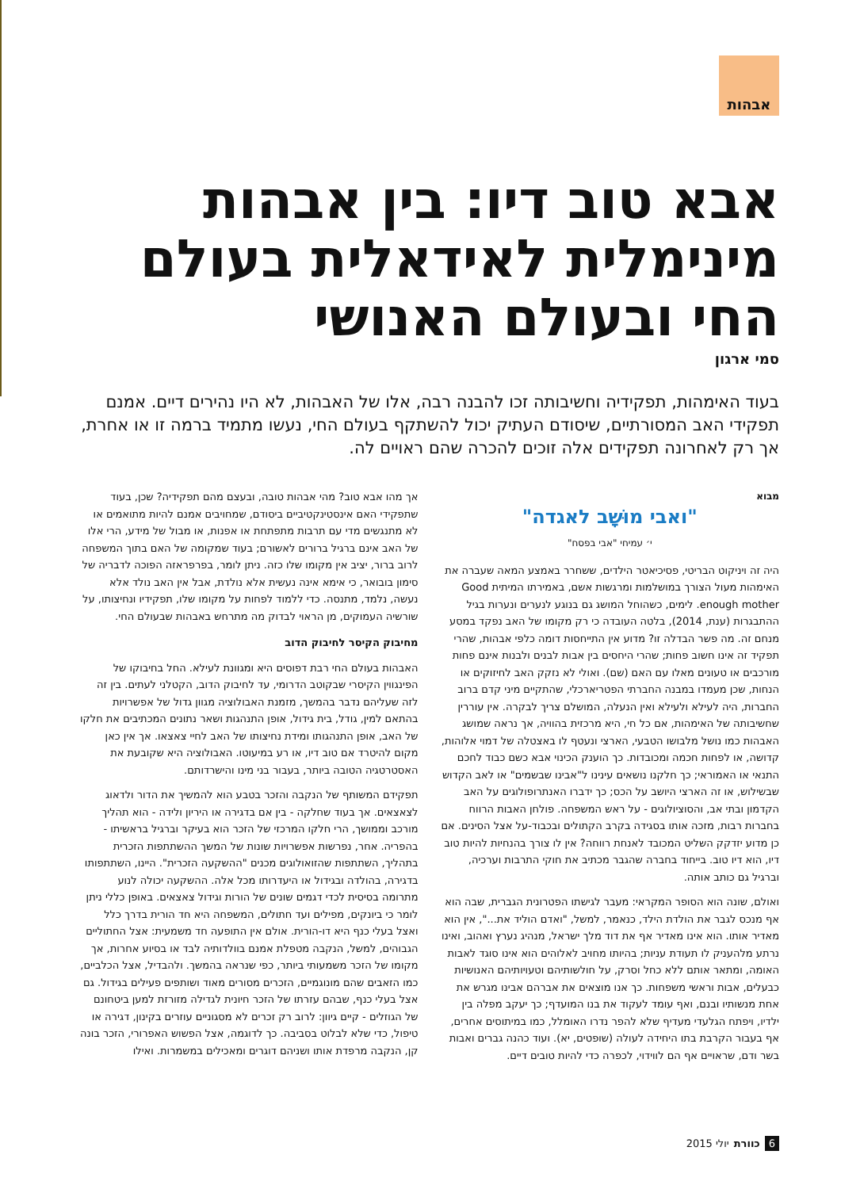אבהות
אבא טוב דיו: בין אבהות מינימלית לאידאלית בעולם החי ובעולם האנושי
סמי ארגון
בעוד האימהות, תפקידיה וחשיבותה זכו להבנה רבה, אלו של האבהות, לא היו נהירים דיים. אמנם תפקידי האב המסורתיים, שיסודם העתיק יכול להשתקף בעולם החי, נעשו מתמיד ברמה זו או אחרת, אך רק לאחרונה תפקידים אלה זוכים להכרה שהם ראויים לה.
מבוא
"ואבי מוּשָׁב לאגדה"
י׳ עמיחי "אבי בפסח"
היה זה ויניקוט הבריטי, פסיכיאטר הילדים, ששחרר באמצע המאה שעברה את האימהות מעול הצורך במושלמות ומרגשות אשם, באמירתו המיתית Good enough mother. לימים, כשהוחל המושג גם בנוגע לנערים ונערות בגיל ההתבגרות (ענת, 2014), בלטה העובדה כי רק מקומו של האב נפקד במסע מנחם זה. מה פשר הבדלה זו? מדוע אין התייחסות דומה כלפי אבהות, שהרי תפקיד זה אינו חשוב פחות; שהרי היחסים בין אבות לבנים ולבנות אינם פחות מורכבים או טעונים מאלו עם האם (שם). ואולי לא נזקק האב לחיזוקים או הנחות, שכן מעמדו במבנה החברתי הפטריארכלי, שהתקיים מיני קדם ברוב החברות, היה לעילא ולעילא ואין הנעלה, המושלם צריך לבקרה. אין עוררין שחשיבותה של האימהות, אם כל חי, היא מרכזית בהוויה, אך נראה שמושג האבהות כמו נושל מלבושו הטבעי, הארצי ונעטף לו באצטלה של דמוי אלוהות, קדושה, או לפחות חכמה ומכובדות. כך הוענק הכינוי אבא כשם כבוד לחכם התנאי או האמוראי; כך חלקנו נושאים עינינו ל"אבינו שבשמים" או לאב הקדוש שבשילוש, או זה הארצי היושב על הכס; כך ידברו האנתרופולוגים על האב הקדמון ובתי אב, והסוציולוגים - על ראש המשפחה. פולחן האבות הרווח בחברות רבות, מזכה אותו בסגידה בקרב הקתולים ובכבוד-על אצל הסינים. אם כן מדוע יזדקק השליט המכובד לאנחת רווחה? אין לו צורך בהנחיות להיות טוב דיו, הוא דיו טוב. בייחוד בחברה שהגבר מכתיב את חוקי התרבות וערכיה, וברגיל גם כותב אותה.
ואולם, שונה הוא הסופר המקראי: מעבר לגישתו הפטרונית הגברית, שבה הוא אף מנכס לגבר את הולדת הילד, כנאמר, למשל, "ואדם הוליד את...", אין הוא מאדיר אותו. הוא אינו מאדיר אף את דוד מלך ישראל, מנהיג נערץ ואהוב, ואינו נרתע מלהעניק לו תעודת עניות; בהיותו מחויב לאלוהים הוא אינו סוגד לאבות האומה, ומתאר אותם ללא כחל וסרק, על חולשותיהם וטעויותיהם האנושיות כבעלים, אבות וראשי משפחות. כך אנו מוצאים את אברהם אבינו מגרש את אחת מנשותיו ובנם, ואף עומד לעקוד את בנו המועדף; כך יעקב מפלה בין ילדיו, ויפתח הגלעדי מעדיף שלא להפר נדרו האומלל, כמו במיתוסים אחרים, אף בעבור הקרבת בתו היחידה לעולה (שופטים, יא). ועוד כהנה גברים ואבות בשר ודם, שראויים אף הם לווידוי, לכפרה כדי להיות טובים דיים.
אך מהו אבא טוב? מהי אבהות טובה, ובעצם מהם תפקידיה? שכן, בעוד שתפקידי האם אינסטינקטיביים ביסודם, שמחויבים אמנם להיות מתואמים או לא מתנגשים מדי עם תרבות מתפתחת או אפנות, או מבול של מידע, הרי אלו של האב אינם ברגיל ברורים לאשורם; בעוד שמקומה של האם בתוך המשפחה לרוב ברור, יציב אין מקומו שלו כזה. ניתן לומר, בפרפראזה הפוכה לדבריה של סימון בובואר, כי אימא אינה נעשית אלא נולדת, אבל אין האב נולד אלא נעשה, נלמד, מתנסה. כדי ללמוד לפחות על מקומו שלו, תפקידיו ונחיצותו, על שורשיה העמוקים, מן הראוי לבדוק מה מתרחש באבהות שבעולם החי.
מחיבוק הקיסר לחיבוק הדוב
האבהות בעולם החי רבת דפוסים היא ומגוונת לעילא. החל בחיבוקו של הפינגווין הקיסרי שבקוטב הדרומי, עד לחיבוק הדוב, הקטלני לעתים. בין זה לזה שעליהם נדבר בהמשך, מזמנת האבולוציה מגוון גדול של אפשרויות בהתאם למין, גודל, בית גידול, אופן התנהגות ושאר נתונים המכתיבים את חלקו של האב, אופן התנהגותו ומידת נחיצותו של האב לחיי צאצאו. אך אין כאן מקום להיטרד אם טוב דיו, או רע במיעוטו. האבולוציה היא שקובעת את האסטרטגיה הטובה ביותר, בעבור בני מינו והישרדותם.
תפקידם המשותף של הנקבה והזכר בטבע הוא להמשיך את הדור ולדאוג לצאצאים. אך בעוד שחלקה - בין אם בדגירה או היריון ולידה - הוא תהליך מורכב וממושך, הרי חלקו המרכזי של הזכר הוא בעיקר וברגיל בראשיתו - בהפריה. אחר, נפרשות אפשרויות שונות של המשך ההשתתפות הזכרית בתהליך, השתתפות שהזואולוגים מכנים "ההשקעה הזכרית". היינו, השתתפותו בדגירה, בהולדה ובגידול או היעדרותו מכל אלה. ההשקעה יכולה לנוע מתרומה בסיסית לכדי דגמים שונים של הורות וגידול צאצאים. באופן כללי ניתן לומר כי ביונקים, מפילים ועד חתולים, המשפחה היא חד הורית בדרך כלל ואצל בעלי כנף היא דו-הורית. אולם אין התופעה חד משמעית: אצל החתוליים הגבוהים, למשל, הנקבה מטפלת אמנם בוולדותיה לבד או בסיוע אחרות, אך מקומו של הזכר משמעותי ביותר, כפי שנראה בהמשך. ולהבדיל, אצל הכלביים, כמו הזאבים שהם מונוגמיים, הזכרים מסורים מאוד ושותפים פעילים בגידול. גם אצל בעלי כנף, שבהם עזרתו של הזכר חיונית לגדילה מזורזת למען ביטחונם של הגוזלים - קיים גיוון: לרוב רק זכרים לא מסגוניים עוזרים בקינון, דגירה או טיפול, כדי שלא לבלוט בסביבה. כך לדוגמה, אצל הפשוש האפרורי, הזכר בונה קן, הנקבה מרפדת אותו ושניהם דוגרים ומאכילים במשמרות. ואילו
6 כוורת יולי 2015